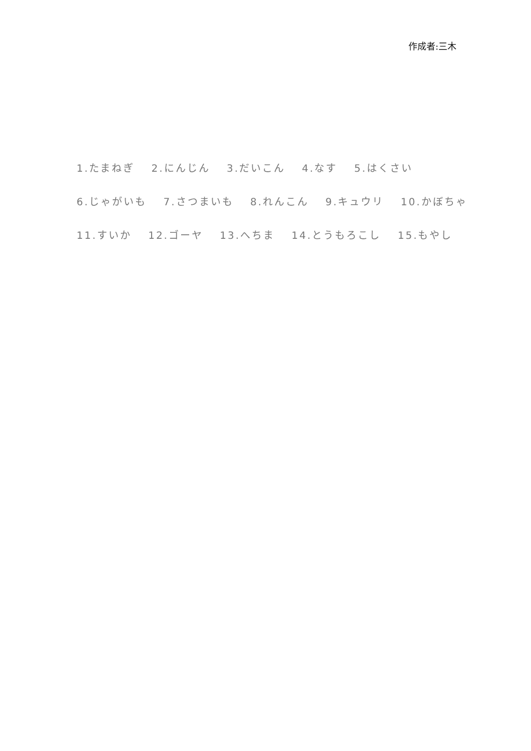作成者:三木
1.たまねぎ 2.にんじん 3.だいこん 4.なす 5.はくさい
6.じゃがいも 7.さつまいも 8.れんこん 9.キュウリ 10.かぼちゃ
11.すいか 12.ゴーヤ 13.へちま 14.とうもろこし 15.もやし